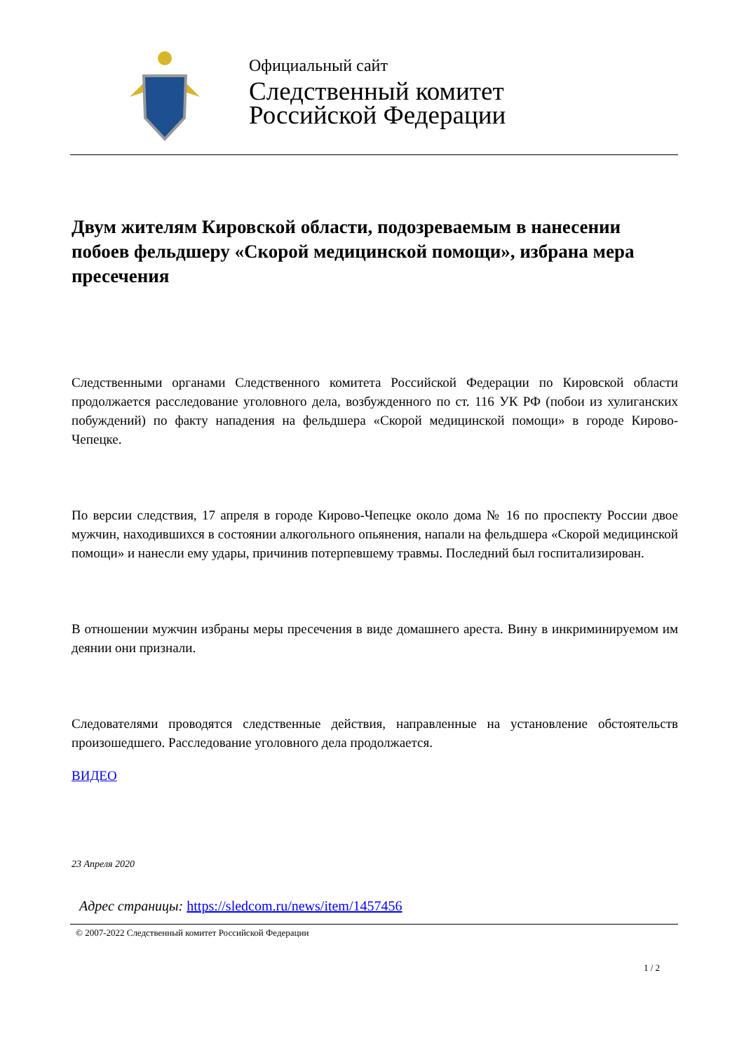Официальный сайт
Следственный комитет
Российской Федерации
Двум жителям Кировской области, подозреваемым в нанесении побоев фельдшеру «Скорой медицинской помощи», избрана мера пресечения
Следственными органами Следственного комитета Российской Федерации по Кировской области продолжается расследование уголовного дела, возбужденного по ст. 116 УК РФ (побои из хулиганских побуждений) по факту нападения на фельдшера «Скорой медицинской помощи» в городе Кирово-Чепецке.
По версии следствия, 17 апреля в городе Кирово-Чепецке около дома № 16 по проспекту России двое мужчин, находившихся в состоянии алкогольного опьянения, напали на фельдшера «Скорой медицинской помощи» и нанесли ему удары, причинив потерпевшему травмы. Последний был госпитализирован.
В отношении мужчин избраны меры пресечения в виде домашнего ареста. Вину в инкриминируемом им деянии они признали.
Следователями проводятся следственные действия, направленные на установление обстоятельств произошедшего. Расследование уголовного дела продолжается.
ВИДЕО
23 Апреля 2020
Адрес страницы: https://sledcom.ru/news/item/1457456
© 2007-2022 Следственный комитет Российской Федерации
1 / 2